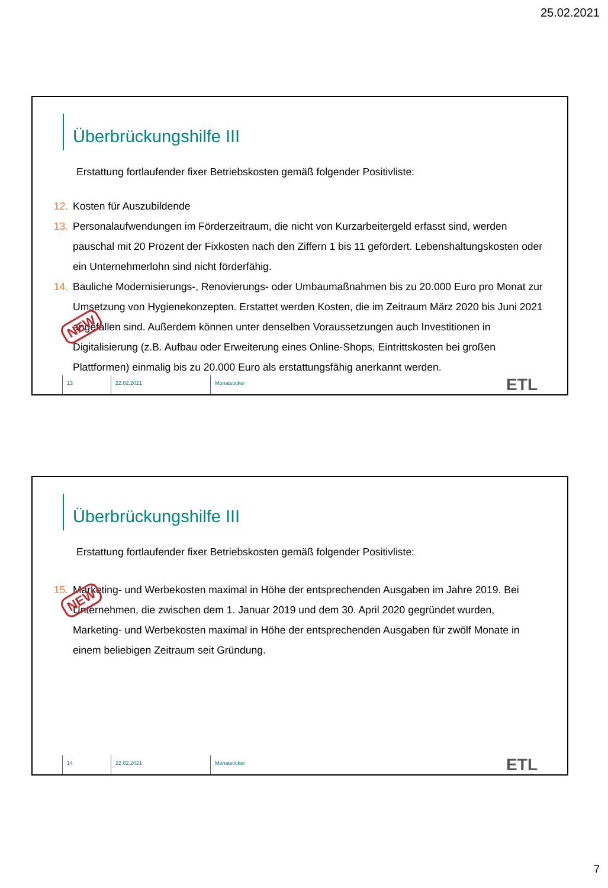25.02.2021
Überbrückungshilfe III
Erstattung fortlaufender fixer Betriebskosten gemäß folgender Positivliste:
12. Kosten für Auszubildende
13. Personalaufwendungen im Förderzeitraum, die nicht von Kurzarbeitergeld erfasst sind, werden pauschal mit 20 Prozent der Fixkosten nach den Ziffern 1 bis 11 gefördert. Lebenshaltungskosten oder ein Unternehmerlohn sind nicht förderfähig.
14. Bauliche Modernisierungs-, Renovierungs- oder Umbaumaßnahmen bis zu 20.000 Euro pro Monat zur Umsetzung von Hygienekonzepten. Erstattet werden Kosten, die im Zeitraum März 2020 bis Juni 2021 angefallen sind. Außerdem können unter denselben Voraussetzungen auch Investitionen in Digitalisierung (z.B. Aufbau oder Erweiterung eines Online-Shops, Eintrittskosten bei großen Plattformen) einmalig bis zu 20.000 Euro als erstattungsfähig anerkannt werden.
NEW
13 22.02.2021 Monatsticker
ETL
Überbrückungshilfe III
Erstattung fortlaufender fixer Betriebskosten gemäß folgender Positivliste:
15. Marketing- und Werbekosten maximal in Höhe der entsprechenden Ausgaben im Jahre 2019. Bei Unternehmen, die zwischen dem 1. Januar 2019 und dem 30. April 2020 gegründet wurden, Marketing- und Werbekosten maximal in Höhe der entsprechenden Ausgaben für zwölf Monate in einem beliebigen Zeitraum seit Gründung.
NEW
14 22.02.2021 Monatsticker
ETL
7